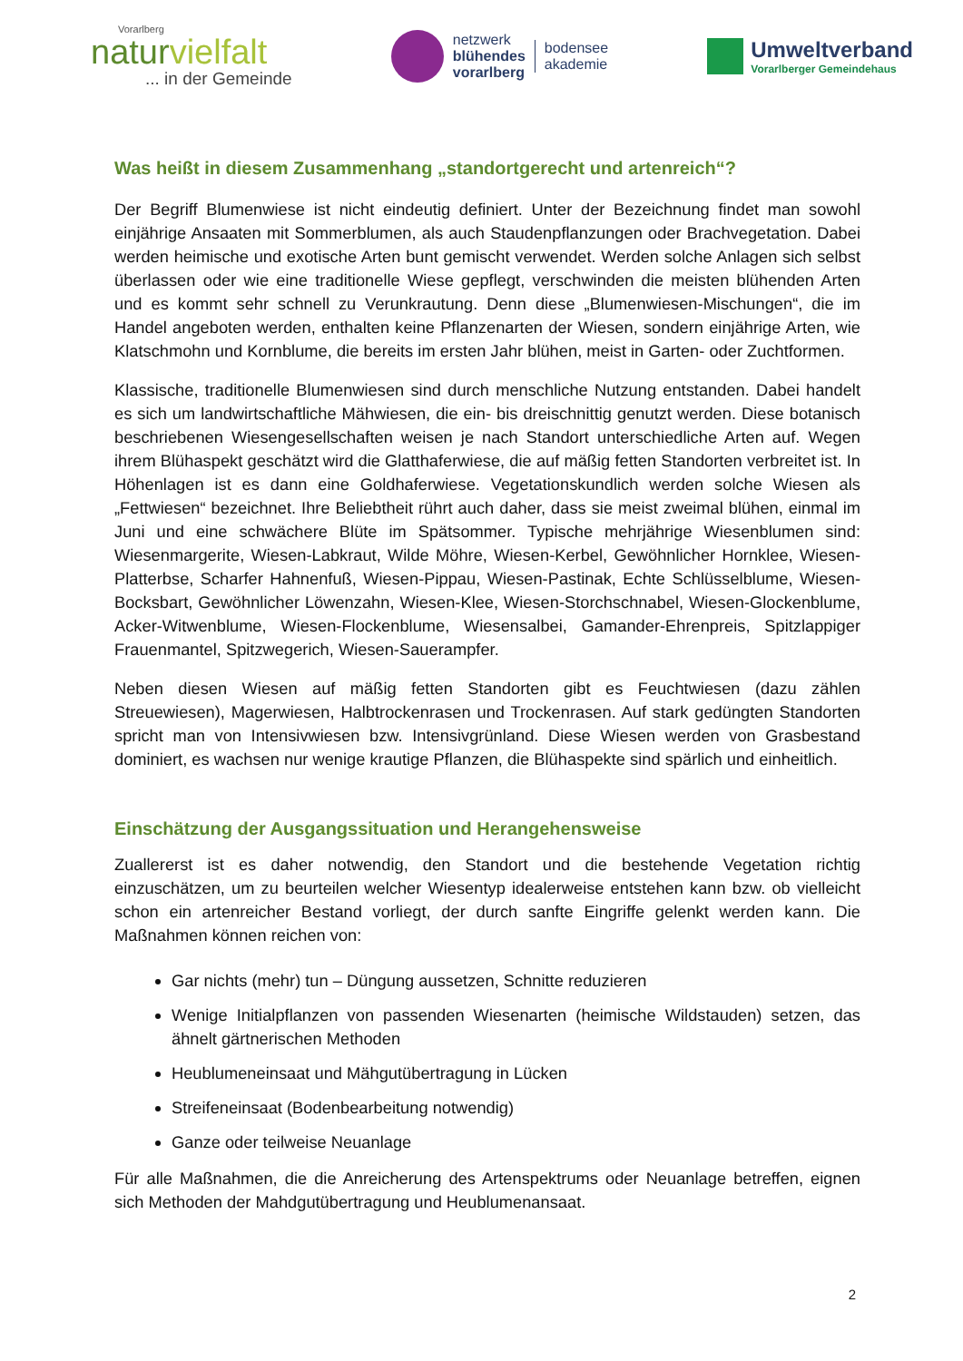Vorarlberg
naturvielfalt
... in der Gemeinde
netzwerk
blühendes
vorarlberg
bodensee
akademie
Umweltverband
Vorarlberger Gemeindehaus
Was heißt in diesem Zusammenhang „standortgerecht und artenreich“?
Der Begriff Blumenwiese ist nicht eindeutig definiert. Unter der Bezeichnung findet man sowohl einjährige Ansaaten mit Sommerblumen, als auch Staudenpflanzungen oder Brachvegetation. Dabei werden heimische und exotische Arten bunt gemischt verwendet. Werden solche Anlagen sich selbst überlassen oder wie eine traditionelle Wiese gepflegt, verschwinden die meisten blühenden Arten und es kommt sehr schnell zu Verunkrautung. Denn diese „Blumenwiesen-Mischungen“, die im Handel angeboten werden, enthalten keine Pflanzenarten der Wiesen, sondern einjährige Arten, wie Klatschmohn und Kornblume, die bereits im ersten Jahr blühen, meist in Garten- oder Zuchtformen.
Klassische, traditionelle Blumenwiesen sind durch menschliche Nutzung entstanden. Dabei handelt es sich um landwirtschaftliche Mähwiesen, die ein- bis dreischnittig genutzt werden. Diese botanisch beschriebenen Wiesengesellschaften weisen je nach Standort unterschiedliche Arten auf. Wegen ihrem Blühaspekt geschätzt wird die Glatthaferwiese, die auf mäßig fetten Standorten verbreitet ist. In Höhenlagen ist es dann eine Goldhaferwiese. Vegetationskundlich werden solche Wiesen als „Fettwiesen“ bezeichnet. Ihre Beliebtheit rührt auch daher, dass sie meist zweimal blühen, einmal im Juni und eine schwächere Blüte im Spätsommer. Typische mehrjährige Wiesenblumen sind: Wiesenmargerite, Wiesen-Labkraut, Wilde Möhre, Wiesen-Kerbel, Gewöhnlicher Hornklee, Wiesen-Platterbse, Scharfer Hahnenfuß, Wiesen-Pippau, Wiesen-Pastinak, Echte Schlüsselblume, Wiesen-Bocksbart, Gewöhnlicher Löwenzahn, Wiesen-Klee, Wiesen-Storchschnabel, Wiesen-Glockenblume, Acker-Witwenblume, Wiesen-Flockenblume, Wiesensalbei, Gamander-Ehrenpreis, Spitzlappiger Frauenmantel, Spitzwegerich, Wiesen-Sauerampfer.
Neben diesen Wiesen auf mäßig fetten Standorten gibt es Feuchtwiesen (dazu zählen Streuewiesen), Magerwiesen, Halbtrockenrasen und Trockenrasen. Auf stark gedüngten Standorten spricht man von Intensivwiesen bzw. Intensivgrünland. Diese Wiesen werden von Grasbestand dominiert, es wachsen nur wenige krautige Pflanzen, die Blühaspekte sind spärlich und einheitlich.
Einschätzung der Ausgangssituation und Herangehensweise
Zuallererst ist es daher notwendig, den Standort und die bestehende Vegetation richtig einzuschätzen, um zu beurteilen welcher Wiesentyp idealerweise entstehen kann bzw. ob vielleicht schon ein artenreicher Bestand vorliegt, der durch sanfte Eingriffe gelenkt werden kann. Die Maßnahmen können reichen von:
Gar nichts (mehr) tun – Düngung aussetzen, Schnitte reduzieren
Wenige Initialpflanzen von passenden Wiesenarten (heimische Wildstauden) setzen, das ähnelt gärtnerischen Methoden
Heublumeneinsaat und Mähgutübertragung in Lücken
Streifeneinsaat (Bodenbearbeitung notwendig)
Ganze oder teilweise Neuanlage
Für alle Maßnahmen, die die Anreicherung des Artenspektrums oder Neuanlage betreffen, eignen sich Methoden der Mahdgutübertragung und Heublumenansaat.
2